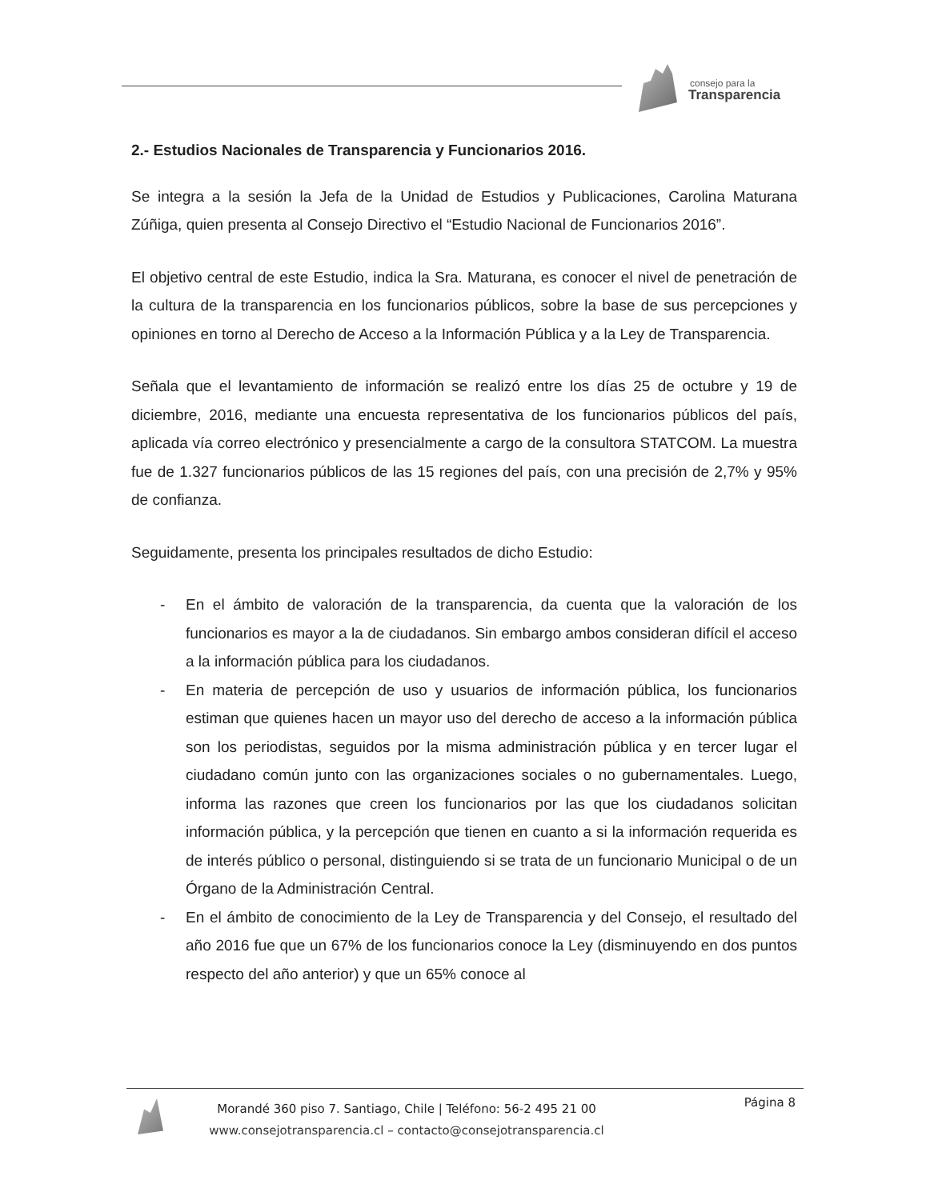consejo para la
Transparencia
2.- Estudios Nacionales de Transparencia y Funcionarios 2016.
Se integra a la sesión la Jefa de la Unidad de Estudios y Publicaciones, Carolina Maturana Zúñiga, quien presenta al Consejo Directivo el “Estudio Nacional de Funcionarios 2016”.
El objetivo central de este Estudio, indica la Sra. Maturana, es conocer el nivel de penetración de la cultura de la transparencia en los funcionarios públicos, sobre la base de sus percepciones y opiniones en torno al Derecho de Acceso a la Información Pública y a la Ley de Transparencia.
Señala que el levantamiento de información se realizó entre los días 25 de octubre y 19 de diciembre, 2016, mediante una encuesta representativa de los funcionarios públicos del país, aplicada vía correo electrónico y presencialmente a cargo de la consultora STATCOM. La muestra fue de 1.327 funcionarios públicos de las 15 regiones del país, con una precisión de 2,7% y 95% de confianza.
Seguidamente, presenta los principales resultados de dicho Estudio:
- En el ámbito de valoración de la transparencia, da cuenta que la valoración de los funcionarios es mayor a la de ciudadanos. Sin embargo ambos consideran difícil el acceso a la información pública para los ciudadanos.
- En materia de percepción de uso y usuarios de información pública, los funcionarios estiman que quienes hacen un mayor uso del derecho de acceso a la información pública son los periodistas, seguidos por la misma administración pública y en tercer lugar el ciudadano común junto con las organizaciones sociales o no gubernamentales. Luego, informa las razones que creen los funcionarios por las que los ciudadanos solicitan información pública, y la percepción que tienen en cuanto a si la información requerida es de interés público o personal, distinguiendo si se trata de un funcionario Municipal o de un Órgano de la Administración Central.
- En el ámbito de conocimiento de la Ley de Transparencia y del Consejo, el resultado del año 2016 fue que un 67% de los funcionarios conoce la Ley (disminuyendo en dos puntos respecto del año anterior) y que un 65% conoce al
Morandé 360 piso 7. Santiago, Chile | Teléfono: 56-2 495 21 00
www.consejotransparencia.cl – contacto@consejotransparencia.cl
Página 8